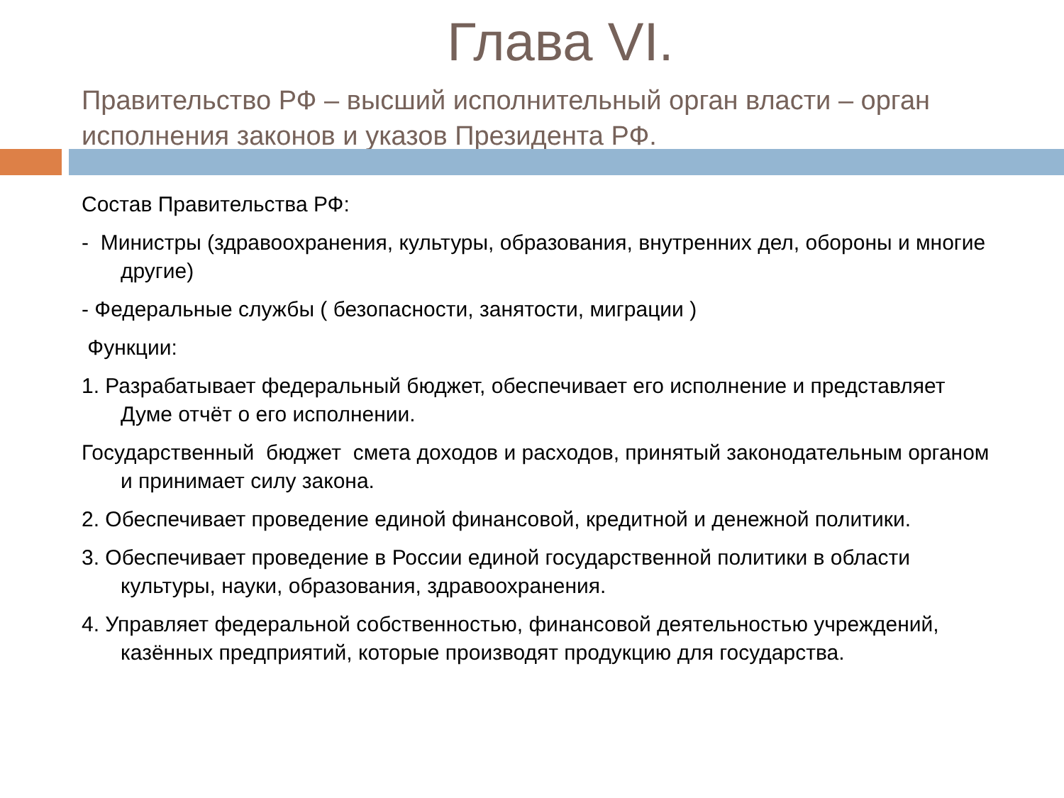Глава VI.
Правительство РФ – высший исполнительный орган власти – орган исполнения законов и указов Президента РФ.
Состав Правительства РФ:
- Министры (здравоохранения, культуры, образования, внутренних дел, обороны и многие другие)
- Федеральные службы ( безопасности, занятости, миграции )
Функции:
1. Разрабатывает федеральный бюджет, обеспечивает его исполнение и представляет Думе отчёт о его исполнении.
Государственный бюджет смета доходов и расходов, принятый законодательным органом и принимает силу закона.
2. Обеспечивает проведение единой финансовой, кредитной и денежной политики.
3. Обеспечивает проведение в России единой государственной политики в области культуры, науки, образования, здравоохранения.
4. Управляет федеральной собственностью, финансовой деятельностью учреждений, казённых предприятий, которые производят продукцию для государства.